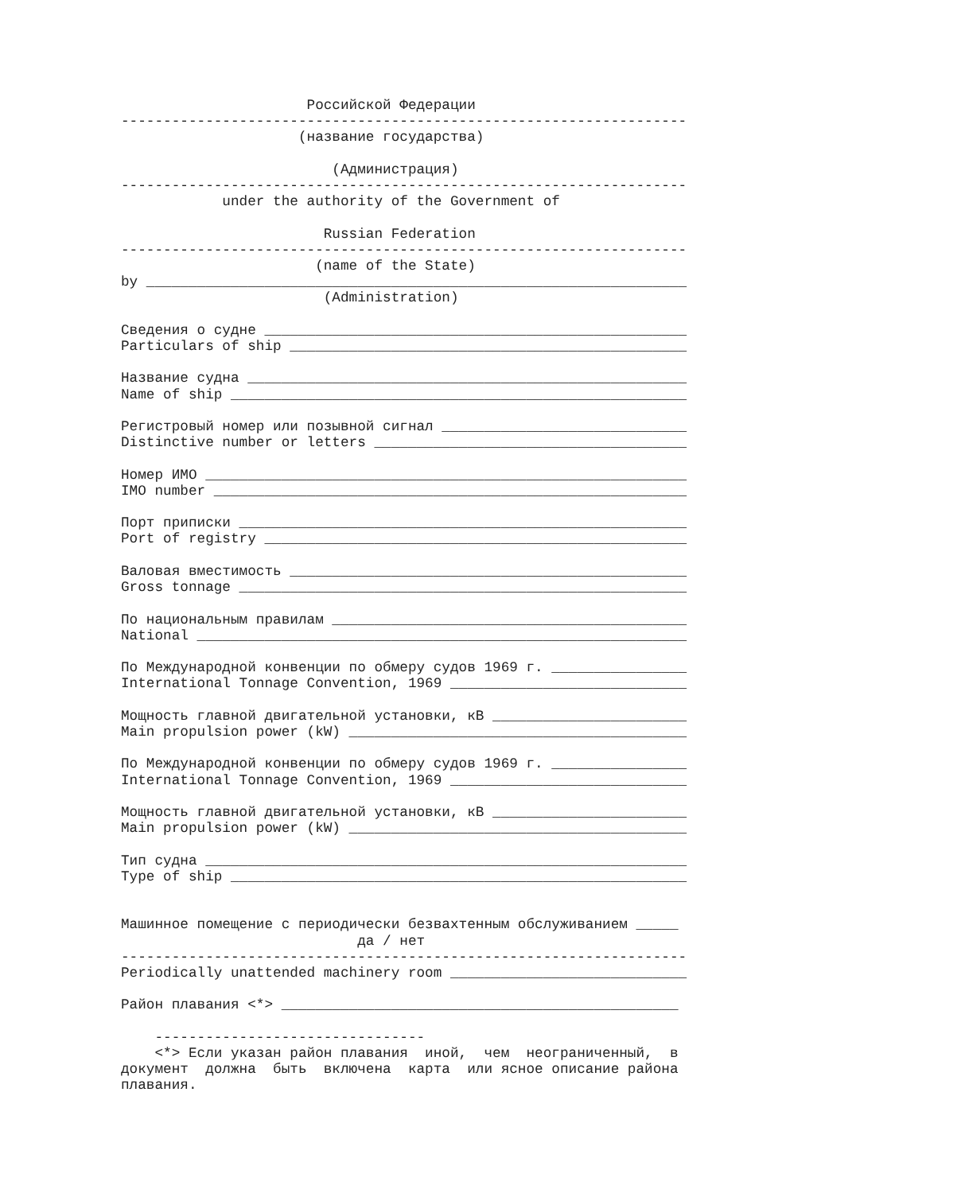Российской Федерации
-------------------------------------------------------------------
                     (название государства)

                         (Администрация)
-------------------------------------------------------------------
            under the authority of the Government of

                        Russian Federation
-------------------------------------------------------------------
                       (name of the State)
by ________________________________________________________________
                        (Administration)

Сведения о судне __________________________________________________
Particulars of ship _______________________________________________

Название судна ____________________________________________________
Name of ship ______________________________________________________

Регистровый номер или позывной сигнал _____________________________
Distinctive number or letters _____________________________________

Номер ИМО _________________________________________________________
IMO number ________________________________________________________

Порт приписки _____________________________________________________
Port of registry __________________________________________________

Валовая вместимость _______________________________________________
Gross tonnage _____________________________________________________

По национальным правилам __________________________________________
National __________________________________________________________

По Международной конвенции по обмеру судов 1969 г. ________________
International Tonnage Convention, 1969 ____________________________

Мощность главной двигательной установки, кВ _______________________
Main propulsion power (kW) ________________________________________

По Международной конвенции по обмеру судов 1969 г. ________________
International Tonnage Convention, 1969 ____________________________

Мощность главной двигательной установки, кВ _______________________
Main propulsion power (kW) ________________________________________

Тип судна _________________________________________________________
Type of ship ______________________________________________________


Машинное помещение с периодически безвахтенным обслуживанием _____
                            да / нет
-------------------------------------------------------------------
Periodically unattended machinery room ____________________________

Район плавания <*> _______________________________________________

    --------------------------------
    <*> Если указан район плавания  иной,  чем  неограниченный,  в
документ  должна  быть  включена  карта  или ясное описание района
плавания.